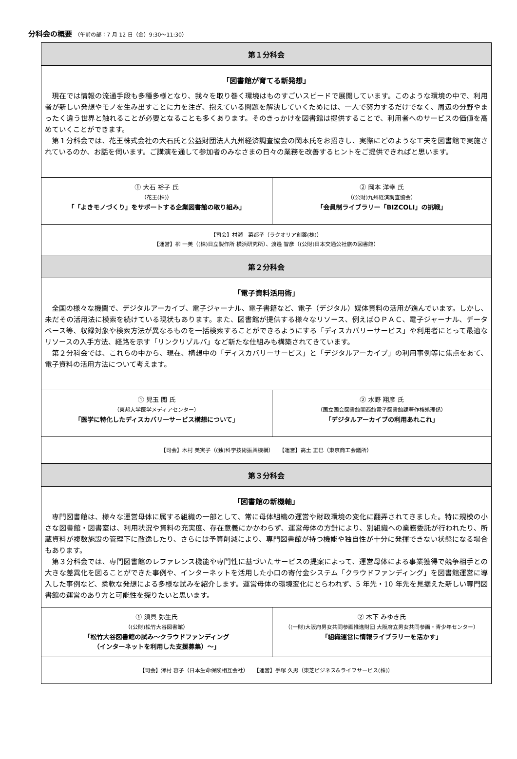分科会の概要 （午前の部：7 月 12 日（金）9:30〜11:30）
| 第１分科会 | |
| 「図書館が育てる新発想」 現在では情報の流通手段も多種多様となり、我々を取り巻く環境はものすごいスピードで展開しています。このような環境の中で、利用者が新しい発想やモノを生み出すことに力を注ぎ、抱えている問題を解決していくためには、一人で努力するだけでなく、周辺の分野やまったく違う世界と触れることが必要となることも多くあります。そのきっかけを図書館は提供することで、利用者へのサービスの価値を高めていくことができます。 第１分科会では、花王株式会社の大石氏と公益財団法人九州経済調査協会の岡本氏をお招きし、実際にどのような工夫を図書館で実施されているのか、お話を伺います。ご講演を通して参加者のみなさまの日々の業務を改善するヒントをご提供できればと思います。 | |
| ① 大石 裕子 氏 （花王(株)） 「「よきモノづくり」をサポートする企業図書館の取り組み」 | ② 岡本 洋幸 氏 （(公財)九州経済調査協会） 「会員制ライブラリー「BIZCOLI」の挑戦」 |
| 【司会】村瀬 菜都子（ラクオリア創薬(株)） 【運営】柳 一美（(株)日立製作所 横浜研究所）、渡邉 智彦（(公財)日本交通公社旅の図書館） | |
| 第２分科会 | |
| 「電子資料活用術」 全国の様々な機関で、デジタルアーカイブ、電子ジャーナル、電子書籍など、電子（デジタル）媒体資料の活用が進んでいます。しかし、未だその活用法に模索を続けている現状もあります。また、図書館が提供する様々なリソース、例えばＯＰＡＣ、電子ジャーナル、データベース等、収録対象や検索方法が異なるものを一括検索することができるようにする「ディスカバリーサービス」や利用者にとって最適なリソースの入手方法、経路を示す「リンクリゾルバ」など新たな仕組みも構築されてきています。 第２分科会では、これらの中から、現在、構想中の「ディスカバリーサービス」と「デジタルアーカイブ」の利用事例等に焦点をあて、電子資料の活用方法について考えます。 | |
| ① 児玉 閲 氏 （東邦大学医学メディアセンター） 「医学に特化したディスカバリーサービス構想について」 | ② 水野 翔彦 氏 （国立国会図書館関西館電子図書館課著作権処理係） 「デジタルアーカイブの利用あれこれ」 |
| 【司会】木村 美実子（(独)科学技術振興機構） 【運営】高土 正巳（東京商工会議所） | |
| 第３分科会 | |
| 「図書館の新機軸」 専門図書館は、様々な運営母体に属する組織の一部として、常に母体組織の運営や財政環境の変化に翻弄されてきました。特に規模の小さな図書館・図書室は、利用状況や資料の充実度、存在意義にかかわらず、運営母体の方針により、別組織への業務委託が行われたり、所蔵資料が複数施設の管理下に散逸したり、さらには予算削減により、専門図書館が持つ機能や独自性が十分に発揮できない状態になる場合もあります。 第３分科会では、専門図書館のレファレンス機能や専門性に基づいたサービスの提案によって、運営母体による事業獲得で競争相手との大きな差異化を図ることができた事例や、インターネットを活用した小口の寄付金システム「クラウドファンディング」を図書館運営に導入した事例など、柔軟な発想による多様な試みを紹介します。運営母体の環境変化にとらわれず、5 年先・10 年先を見据えた新しい専門図書館の運営のあり方と可能性を探りたいと思います。 | |
| ① 須貝 弥生氏 （(公財)松竹大谷図書館） 「松竹大谷図書館の試み〜クラウドファンディング （インターネットを利用した支援募集）〜」 | ② 木下 みゆき氏 （(一財)大阪府男女共同参画推進財団 大阪府立男女共同参画・青少年センター） 「組織運営に情報ライブラリーを活かす」 |
| 【司会】澤村 容子（日本生命保険相互会社） 【運営】手塚 久男（東芝ビジネス&ライフサービス(株)） | |